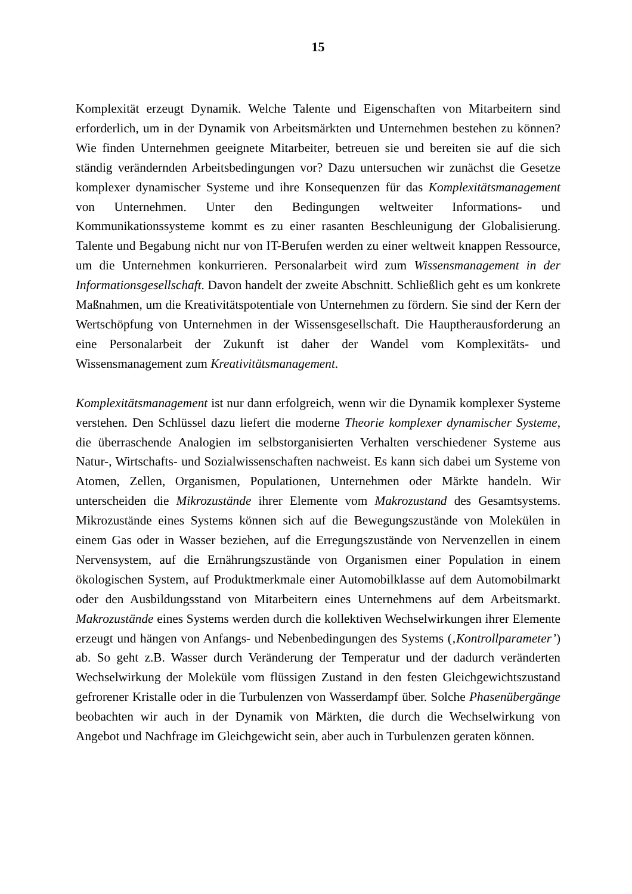15
Komplexität erzeugt Dynamik. Welche Talente und Eigenschaften von Mitarbeitern sind erforderlich, um in der Dynamik von Arbeitsmärkten und Unternehmen bestehen zu können? Wie finden Unternehmen geeignete Mitarbeiter, betreuen sie und bereiten sie auf die sich ständig verändernden Arbeitsbedingungen vor? Dazu untersuchen wir zunächst die Gesetze komplexer dynamischer Systeme und ihre Konsequenzen für das Komplexitätsmanagement von Unternehmen. Unter den Bedingungen weltweiter Informations- und Kommunikationssysteme kommt es zu einer rasanten Beschleunigung der Globalisierung. Talente und Begabung nicht nur von IT-Berufen werden zu einer weltweit knappen Ressource, um die Unternehmen konkurrieren. Personalarbeit wird zum Wissensmanagement in der Informationsgesellschaft. Davon handelt der zweite Abschnitt. Schließlich geht es um konkrete Maßnahmen, um die Kreativitätspotentiale von Unternehmen zu fördern. Sie sind der Kern der Wertschöpfung von Unternehmen in der Wissensgesellschaft. Die Hauptherausforderung an eine Personalarbeit der Zukunft ist daher der Wandel vom Komplexitäts- und Wissensmanagement zum Kreativitätsmanagement.
Komplexitätsmanagement ist nur dann erfolgreich, wenn wir die Dynamik komplexer Systeme verstehen. Den Schlüssel dazu liefert die moderne Theorie komplexer dynamischer Systeme, die überraschende Analogien im selbstorganisierten Verhalten verschiedener Systeme aus Natur-, Wirtschafts- und Sozialwissenschaften nachweist. Es kann sich dabei um Systeme von Atomen, Zellen, Organismen, Populationen, Unternehmen oder Märkte handeln. Wir unterscheiden die Mikrozustände ihrer Elemente vom Makrozustand des Gesamtsystems. Mikrozustände eines Systems können sich auf die Bewegungszustände von Molekülen in einem Gas oder in Wasser beziehen, auf die Erregungszustände von Nervenzellen in einem Nervensystem, auf die Ernährungszustände von Organismen einer Population in einem ökologischen System, auf Produktmerkmale einer Automobilklasse auf dem Automobilmarkt oder den Ausbildungsstand von Mitarbeitern eines Unternehmens auf dem Arbeitsmarkt. Makrozustände eines Systems werden durch die kollektiven Wechselwirkungen ihrer Elemente erzeugt und hängen von Anfangs- und Nebenbedingungen des Systems (‚Kontrollparameter’) ab. So geht z.B. Wasser durch Veränderung der Temperatur und der dadurch veränderten Wechselwirkung der Moleküle vom flüssigen Zustand in den festen Gleichgewichtszustand gefrorener Kristalle oder in die Turbulenzen von Wasserdampf über. Solche Phasenübergänge beobachten wir auch in der Dynamik von Märkten, die durch die Wechselwirkung von Angebot und Nachfrage im Gleichgewicht sein, aber auch in Turbulenzen geraten können.